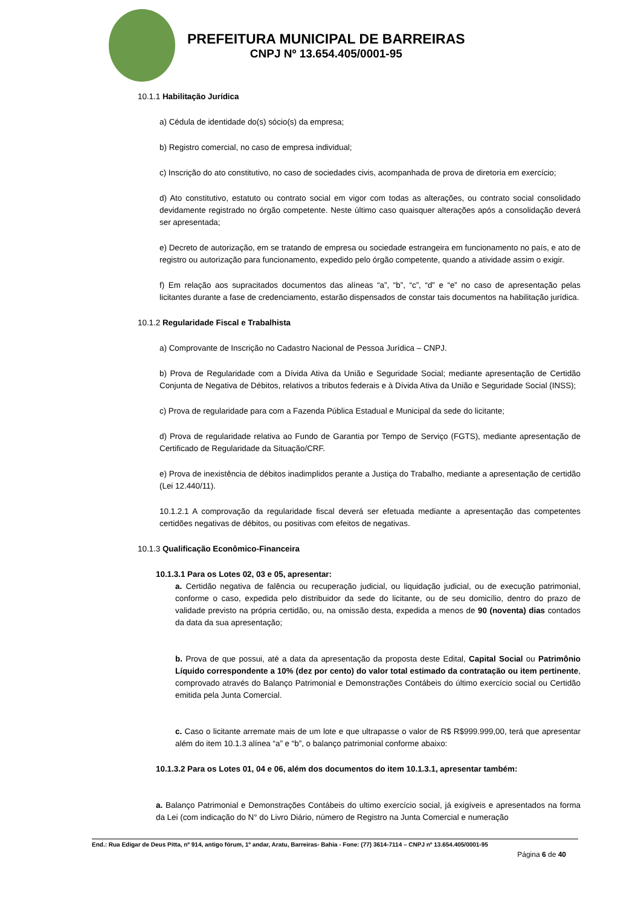PREFEITURA MUNICIPAL DE BARREIRAS
CNPJ Nº 13.654.405/0001-95
10.1.1 Habilitação Jurídica
a) Cédula de identidade do(s) sócio(s) da empresa;
b) Registro comercial, no caso de empresa individual;
c) Inscrição do ato constitutivo, no caso de sociedades civis, acompanhada de prova de diretoria em exercício;
d) Ato constitutivo, estatuto ou contrato social em vigor com todas as alterações, ou contrato social consolidado devidamente registrado no órgão competente. Neste último caso quaisquer alterações após a consolidação deverá ser apresentada;
e) Decreto de autorização, em se tratando de empresa ou sociedade estrangeira em funcionamento no país, e ato de registro ou autorização para funcionamento, expedido pelo órgão competente, quando a atividade assim o exigir.
f) Em relação aos supracitados documentos das alíneas “a”, “b”, “c”, “d” e “e” no caso de apresentação pelas licitantes durante a fase de credenciamento, estarão dispensados de constar tais documentos na habilitação jurídica.
10.1.2 Regularidade Fiscal e Trabalhista
a) Comprovante de Inscrição no Cadastro Nacional de Pessoa Jurídica – CNPJ.
b) Prova de Regularidade com a Dívida Ativa da União e Seguridade Social; mediante apresentação de Certidão Conjunta de Negativa de Débitos, relativos a tributos federais e à Dívida Ativa da União e Seguridade Social (INSS);
c) Prova de regularidade para com a Fazenda Pública Estadual e Municipal da sede do licitante;
d) Prova de regularidade relativa ao Fundo de Garantia por Tempo de Serviço (FGTS), mediante apresentação de Certificado de Regularidade da Situação/CRF.
e) Prova de inexistência de débitos inadimplidos perante a Justiça do Trabalho, mediante a apresentação de certidão (Lei 12.440/11).
10.1.2.1 A comprovação da regularidade fiscal deverá ser efetuada mediante a apresentação das competentes certidões negativas de débitos, ou positivas com efeitos de negativas.
10.1.3 Qualificação Econômico-Financeira
10.1.3.1 Para os Lotes 02, 03 e 05, apresentar:
a. Certidão negativa de falência ou recuperação judicial, ou liquidação judicial, ou de execução patrimonial, conforme o caso, expedida pelo distribuidor da sede do licitante, ou de seu domicílio, dentro do prazo de validade previsto na própria certidão, ou, na omissão desta, expedida a menos de 90 (noventa) dias contados da data da sua apresentação;
b. Prova de que possui, até a data da apresentação da proposta deste Edital, Capital Social ou Patrimônio Líquido correspondente a 10% (dez por cento) do valor total estimado da contratação ou item pertinente, comprovado através do Balanço Patrimonial e Demonstrações Contábeis do último exercício social ou Certidão emitida pela Junta Comercial.
c. Caso o licitante arremate mais de um lote e que ultrapasse o valor de R$ R$999.999,00, terá que apresentar além do item 10.1.3 alínea “a” e “b”, o balanço patrimonial conforme abaixo:
10.1.3.2 Para os Lotes 01, 04 e 06, além dos documentos do item 10.1.3.1, apresentar também:
a. Balanço Patrimonial e Demonstrações Contábeis do ultimo exercício social, já exigíveis e apresentados na forma da Lei (com indicação do N° do Livro Diário, número de Registro na Junta Comercial e numeração
End.: Rua Edigar de Deus Pitta, nº 914, antigo fórum, 1º andar, Aratu, Barreiras- Bahia - Fone: (77) 3614-7114 – CNPJ nº 13.654.405/0001-95
Página 6 de 40